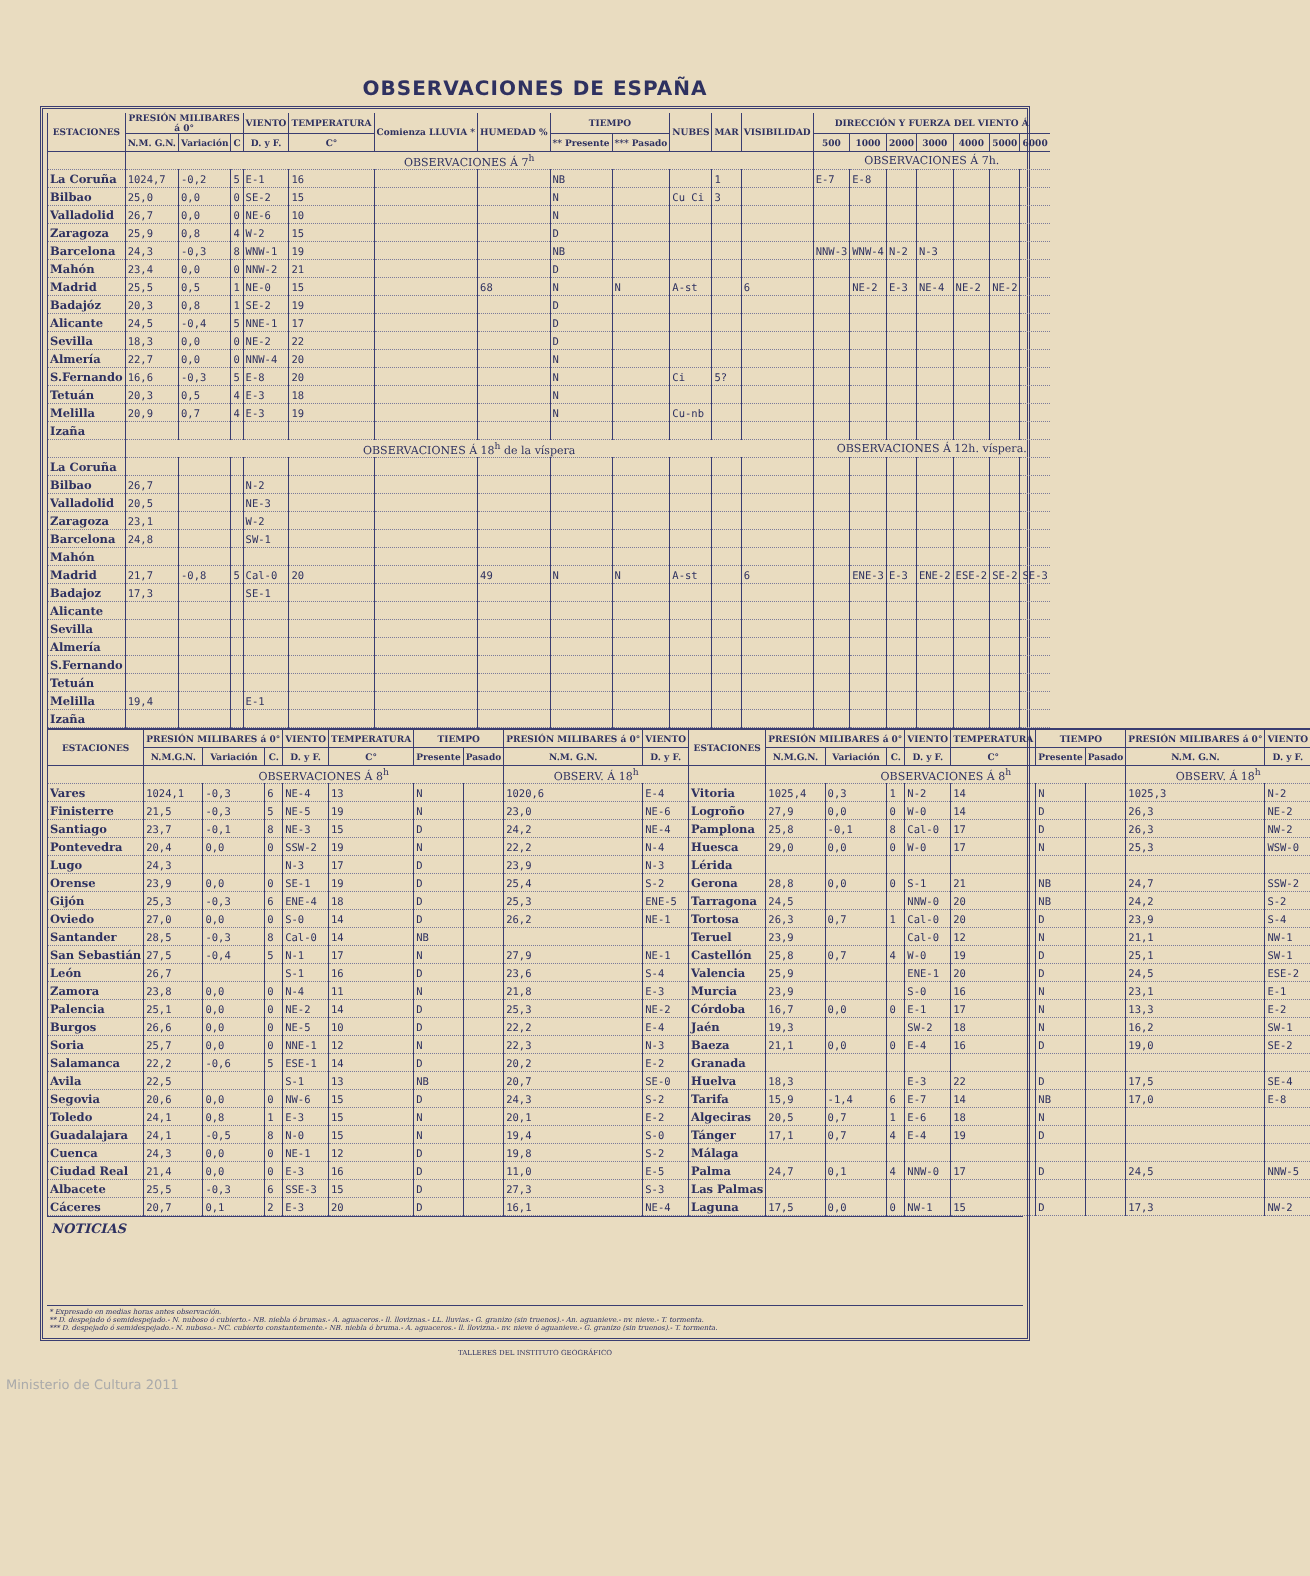OBSERVACIONES DE ESPAÑA
| ESTACIONES | PRESIÓN MILIBARES á 0° | | | VIENTO | TEMPERATURA | Comienza LLUVIA * | HUMEDAD % | TIEMPO | | NUBES | MAR | VISIBILIDAD | DIRECCIÓN Y FUERZA DEL VIENTO Á | | | | | | |
| --- | --- | --- | --- | --- | --- | --- | --- | --- | --- | --- | --- | --- | --- | --- | --- | --- | --- | --- | --- |
| | N.M. G.N. | Variación | C | D. y F. | C° | | | ** Presente | *** Pasado | | | | 500 | 1000 | 2000 | 3000 | 4000 | 5000 | 6000 |
| | OBSERVACIONES Á 7<sup>h</sup> | | | | | | | | | | | | OBSERVACIONES Á 7h. | | | | | | |
| La Coruña | 1024,7 | -0,2 | 5 | E-1 | 16 | | | NB | | | 1 | | E-7 | E-8 | | | | | |
| Bilbao | 25,0 | 0,0 | 0 | SE-2 | 15 | | | N | | Cu Ci | 3 | | | | | | | | |
| Valladolid | 26,7 | 0,0 | 0 | NE-6 | 10 | | | N | | | | | | | | | | | |
| Zaragoza | 25,9 | 0,8 | 4 | W-2 | 15 | | | D | | | | | | | | | | | |
| Barcelona | 24,3 | -0,3 | 8 | WNW-1 | 19 | | | NB | | | | | NNW-3 | WNW-4 | N-2 | N-3 | | | |
| Mahón | 23,4 | 0,0 | 0 | NNW-2 | 21 | | | D | | | | | | | | | | | |
| Madrid | 25,5 | 0,5 | 1 | NE-0 | 15 | | 68 | N | N | A-st | | 6 | | NE-2 | E-3 | NE-4 | NE-2 | NE-2 | |
| Badajóz | 20,3 | 0,8 | 1 | SE-2 | 19 | | | D | | | | | | | | | | | |
| Alicante | 24,5 | -0,4 | 5 | NNE-1 | 17 | | | D | | | | | | | | | | | |
| Sevilla | 18,3 | 0,0 | 0 | NE-2 | 22 | | | D | | | | | | | | | | | |
| Almería | 22,7 | 0,0 | 0 | NNW-4 | 20 | | | N | | | | | | | | | | | |
| S.Fernando | 16,6 | -0,3 | 5 | E-8 | 20 | | | N | | Ci | 5? | | | | | | | | |
| Tetuán | 20,3 | 0,5 | 4 | E-3 | 18 | | | N | | | | | | | | | | | |
| Melilla | 20,9 | 0,7 | 4 | E-3 | 19 | | | N | | Cu-nb | | | | | | | | | |
| Izaña | | | | | | | | | | | | | | | | | | | |
| | OBSERVACIONES Á 18<sup>h</sup> de la víspera | | | | | | | | | | | | OBSERVACIONES Á 12h. víspera. | | | | | | |
| La Coruña | | | | | | | | | | | | | | | | | | | |
| Bilbao | 26,7 | | | N-2 | | | | | | | | | | | | | | | |
| Valladolid | 20,5 | | | NE-3 | | | | | | | | | | | | | | | |
| Zaragoza | 23,1 | | | W-2 | | | | | | | | | | | | | | | |
| Barcelona | 24,8 | | | SW-1 | | | | | | | | | | | | | | | |
| Mahón | | | | | | | | | | | | | | | | | | | |
| Madrid | 21,7 | -0,8 | 5 | Cal-0 | 20 | | 49 | N | N | A-st | | 6 | | ENE-3 | E-3 | ENE-2 | ESE-2 | SE-2 | SE-3 |
| Badajoz | 17,3 | | | SE-1 | | | | | | | | | | | | | | | |
| Alicante | | | | | | | | | | | | | | | | | | | |
| Sevilla | | | | | | | | | | | | | | | | | | | |
| Almería | | | | | | | | | | | | | | | | | | | |
| S.Fernando | | | | | | | | | | | | | | | | | | | |
| Tetuán | | | | | | | | | | | | | | | | | | | |
| Melilla | 19,4 | | | E-1 | | | | | | | | | | | | | | | |
| Izaña | | | | | | | | | | | | | | | | | | | |
| ESTACIONES | PRESIÓN MILIBARES á 0° | | | VIENTO | TEMPERATURA | TIEMPO | | PRESIÓN MILIBARES á 0° | VIENTO | ESTACIONES | PRESIÓN MILIBARES á 0° | | | VIENTO | TEMPERATURA | TIEMPO | | PRESIÓN MILIBARES á 0° | VIENTO |
| --- | --- | --- | --- | --- | --- | --- | --- | --- | --- | --- | --- | --- | --- | --- | --- | --- | --- | --- | --- |
| | N.M.G.N. | Variación | C. | D. y F. | C° | Presente | Pasado | N.M. G.N. | D. y F. | | N.M.G.N. | Variación | C. | D. y F. | C° | Presente | Pasado | N.M. G.N. | D. y F. |
| | OBSERVACIONES Á 8<sup>h</sup> | | | | | | | OBSERV. Á 18<sup>h</sup> | | | OBSERVACIONES Á 8<sup>h</sup> | | | | | | | OBSERV. Á 18<sup>h</sup> | |
| Vares | 1024,1 | -0,3 | 6 | NE-4 | 13 | N | | 1020,6 | E-4 | Vitoria | 1025,4 | 0,3 | 1 | N-2 | 14 | N | | 1025,3 | N-2 |
| Finisterre | 21,5 | -0,3 | 5 | NE-5 | 19 | N | | 23,0 | NE-6 | Logroño | 27,9 | 0,0 | 0 | W-0 | 14 | D | | 26,3 | NE-2 |
| Santiago | 23,7 | -0,1 | 8 | NE-3 | 15 | D | | 24,2 | NE-4 | Pamplona | 25,8 | -0,1 | 8 | Cal-0 | 17 | D | | 26,3 | NW-2 |
| Pontevedra | 20,4 | 0,0 | 0 | SSW-2 | 19 | N | | 22,2 | N-4 | Huesca | 29,0 | 0,0 | 0 | W-0 | 17 | N | | 25,3 | WSW-0 |
| Lugo | 24,3 | | | N-3 | 17 | D | | 23,9 | N-3 | Lérida | | | | | | | | | |
| Orense | 23,9 | 0,0 | 0 | SE-1 | 19 | D | | 25,4 | S-2 | Gerona | 28,8 | 0,0 | 0 | S-1 | 21 | NB | | 24,7 | SSW-2 |
| Gijón | 25,3 | -0,3 | 6 | ENE-4 | 18 | D | | 25,3 | ENE-5 | Tarragona | 24,5 | | | NNW-0 | 20 | NB | | 24,2 | S-2 |
| Oviedo | 27,0 | 0,0 | 0 | S-0 | 14 | D | | 26,2 | NE-1 | Tortosa | 26,3 | 0,7 | 1 | Cal-0 | 20 | D | | 23,9 | S-4 |
| Santander | 28,5 | -0,3 | 8 | Cal-0 | 14 | NB | | | | Teruel | 23,9 | | | Cal-0 | 12 | N | | 21,1 | NW-1 |
| San Sebastián | 27,5 | -0,4 | 5 | N-1 | 17 | N | | 27,9 | NE-1 | Castellón | 25,8 | 0,7 | 4 | W-0 | 19 | D | | 25,1 | SW-1 |
| León | 26,7 | | | S-1 | 16 | D | | 23,6 | S-4 | Valencia | 25,9 | | | ENE-1 | 20 | D | | 24,5 | ESE-2 |
| Zamora | 23,8 | 0,0 | 0 | N-4 | 11 | N | | 21,8 | E-3 | Murcia | 23,9 | | | S-0 | 16 | N | | 23,1 | E-1 |
| Palencia | 25,1 | 0,0 | 0 | NE-2 | 14 | D | | 25,3 | NE-2 | Córdoba | 16,7 | 0,0 | 0 | E-1 | 17 | N | | 13,3 | E-2 |
| Burgos | 26,6 | 0,0 | 0 | NE-5 | 10 | D | | 22,2 | E-4 | Jaén | 19,3 | | | SW-2 | 18 | N | | 16,2 | SW-1 |
| Soria | 25,7 | 0,0 | 0 | NNE-1 | 12 | N | | 22,3 | N-3 | Baeza | 21,1 | 0,0 | 0 | E-4 | 16 | D | | 19,0 | SE-2 |
| Salamanca | 22,2 | -0,6 | 5 | ESE-1 | 14 | D | | 20,2 | E-2 | Granada | | | | | | | | | |
| Avila | 22,5 | | | S-1 | 13 | NB | | 20,7 | SE-0 | Huelva | 18,3 | | | E-3 | 22 | D | | 17,5 | SE-4 |
| Segovia | 20,6 | 0,0 | 0 | NW-6 | 15 | D | | 24,3 | S-2 | Tarifa | 15,9 | -1,4 | 6 | E-7 | 14 | NB | | 17,0 | E-8 |
| Toledo | 24,1 | 0,8 | 1 | E-3 | 15 | N | | 20,1 | E-2 | Algeciras | 20,5 | 0,7 | 1 | E-6 | 18 | N | | | |
| Guadalajara | 24,1 | -0,5 | 8 | N-0 | 15 | N | | 19,4 | S-0 | Tánger | 17,1 | 0,7 | 4 | E-4 | 19 | D | | | |
| Cuenca | 24,3 | 0,0 | 0 | NE-1 | 12 | D | | 19,8 | S-2 | Málaga | | | | | | | | | |
| Ciudad Real | 21,4 | 0,0 | 0 | E-3 | 16 | D | | 11,0 | E-5 | Palma | 24,7 | 0,1 | 4 | NNW-0 | 17 | D | | 24,5 | NNW-5 |
| Albacete | 25,5 | -0,3 | 6 | SSE-3 | 15 | D | | 27,3 | S-3 | Las Palmas | | | | | | | | | |
| Cáceres | 20,7 | 0,1 | 2 | E-3 | 20 | D | | 16,1 | NE-4 | Laguna | 17,5 | 0,0 | 0 | NW-1 | 15 | D | | 17,3 | NW-2 |
NOTICIAS
* Expresado en medias horas antes observación.
** D. despejado ó semidespejado.- N. nuboso ó cubierto.- NB. niebla ó brumas.- A. aguaceros.- ll. lloviznas.- LL. lluvias.- G. granizo (sin truenos).- An. aguanieve.- nv. nieve.- T. tormenta.
*** D. despejado ó semidespejado.- N. nuboso.- NC. cubierto constantemente.- NB. niebla ó bruma.- A. aguaceros.- ll. llovizna.- nv. nieve ó aguanieve.- G. granizo (sin truenos).- T. tormenta.
TALLERES DEL INSTITUTO GEOGRÁFICO
Ministerio de Cultura 2011